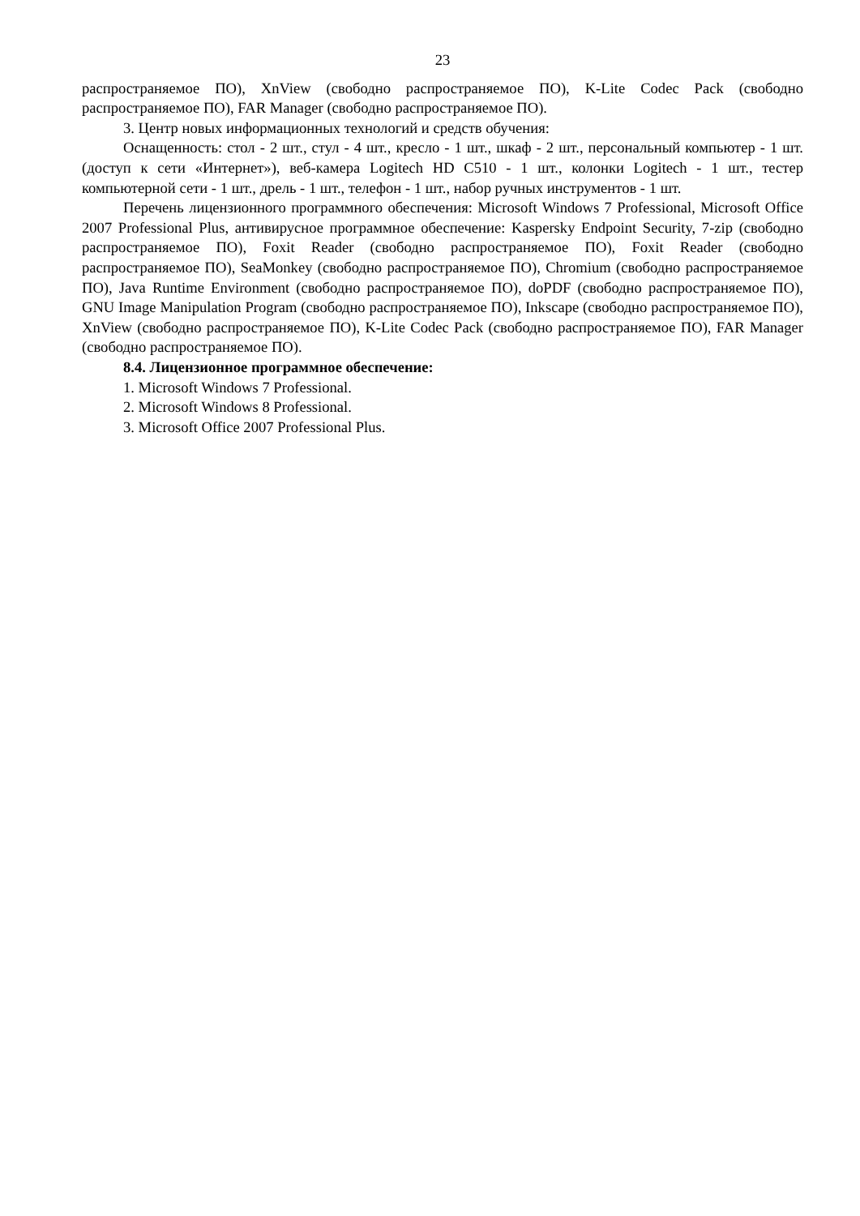23
распространяемое ПО), XnView (свободно распространяемое ПО), K-Lite Codec Pack (свободно распространяемое ПО), FAR Manager (свободно распространяемое ПО).
3. Центр новых информационных технологий и средств обучения:
Оснащенность: стол - 2 шт., стул - 4 шт., кресло - 1 шт., шкаф - 2 шт., персональный компьютер - 1 шт. (доступ к сети «Интернет»), веб-камера Logitech HD C510 - 1 шт., колонки Logitech - 1 шт., тестер компьютерной сети - 1 шт., дрель - 1 шт., телефон - 1 шт., набор ручных инструментов - 1 шт.
Перечень лицензионного программного обеспечения: Microsoft Windows 7 Professional, Microsoft Office 2007 Professional Plus, антивирусное программное обеспечение: Kaspersky Endpoint Security, 7-zip (свободно распространяемое ПО), Foxit Reader (свободно распространяемое ПО), Foxit Reader (свободно распространяемое ПО), SeaMonkey (свободно распространяемое ПО), Chromium (свободно распространяемое ПО), Java Runtime Environment (свободно распространяемое ПО), doPDF (свободно распространяемое ПО), GNU Image Manipulation Program (свободно распространяемое ПО), Inkscape (свободно распространяемое ПО), XnView (свободно распространяемое ПО), K-Lite Codec Pack (свободно распространяемое ПО), FAR Manager (свободно распространяемое ПО).
8.4. Лицензионное программное обеспечение:
1. Microsoft Windows 7 Professional.
2. Microsoft Windows 8 Professional.
3. Microsoft Office 2007 Professional Plus.